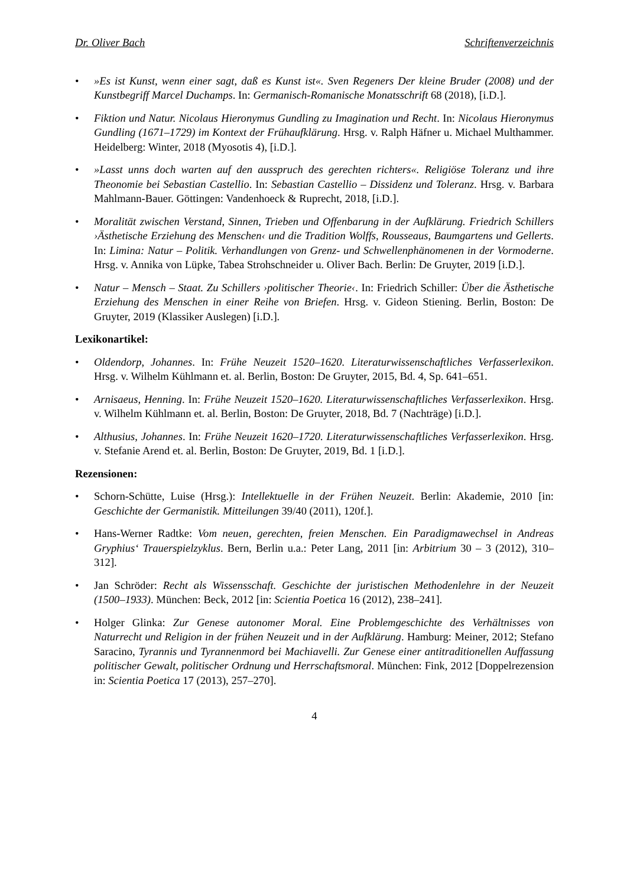Dr. Oliver Bach Schriftenverzeichnis
• »Es ist Kunst, wenn einer sagt, daß es Kunst ist«. Sven Regeners Der kleine Bruder (2008) und der Kunstbegriff Marcel Duchamps. In: Germanisch-Romanische Monatsschrift 68 (2018), [i.D.].
• Fiktion und Natur. Nicolaus Hieronymus Gundling zu Imagination und Recht. In: Nicolaus Hieronymus Gundling (1671–1729) im Kontext der Frühaufklärung. Hrsg. v. Ralph Häfner u. Michael Multhammer. Heidelberg: Winter, 2018 (Myosotis 4), [i.D.].
• »Lasst unns doch warten auf den ausspruch des gerechten richters«. Religiöse Toleranz und ihre Theonomie bei Sebastian Castellio. In: Sebastian Castellio – Dissidenz und Toleranz. Hrsg. v. Barbara Mahlmann-Bauer. Göttingen: Vandenhoeck & Ruprecht, 2018, [i.D.].
• Moralität zwischen Verstand, Sinnen, Trieben und Offenbarung in der Aufklärung. Friedrich Schillers ›Ästhetische Erziehung des Menschen‹ und die Tradition Wolffs, Rousseaus, Baumgartens und Gellerts. In: Limina: Natur – Politik. Verhandlungen von Grenz- und Schwellenphänomenen in der Vormoderne. Hrsg. v. Annika von Lüpke, Tabea Strohschneider u. Oliver Bach. Berlin: De Gruyter, 2019 [i.D.].
• Natur – Mensch – Staat. Zu Schillers ›politischer Theorie‹. In: Friedrich Schiller: Über die Ästhetische Erziehung des Menschen in einer Reihe von Briefen. Hrsg. v. Gideon Stiening. Berlin, Boston: De Gruyter, 2019 (Klassiker Auslegen) [i.D.].
Lexikonartikel:
• Oldendorp, Johannes. In: Frühe Neuzeit 1520–1620. Literaturwissenschaftliches Verfasserlexikon. Hrsg. v. Wilhelm Kühlmann et. al. Berlin, Boston: De Gruyter, 2015, Bd. 4, Sp. 641–651.
• Arnisaeus, Henning. In: Frühe Neuzeit 1520–1620. Literaturwissenschaftliches Verfasserlexikon. Hrsg. v. Wilhelm Kühlmann et. al. Berlin, Boston: De Gruyter, 2018, Bd. 7 (Nachträge) [i.D.].
• Althusius, Johannes. In: Frühe Neuzeit 1620–1720. Literaturwissenschaftliches Verfasserlexikon. Hrsg. v. Stefanie Arend et. al. Berlin, Boston: De Gruyter, 2019, Bd. 1 [i.D.].
Rezensionen:
• Schorn-Schütte, Luise (Hrsg.): Intellektuelle in der Frühen Neuzeit. Berlin: Akademie, 2010 [in: Geschichte der Germanistik. Mitteilungen 39/40 (2011), 120f.].
• Hans-Werner Radtke: Vom neuen, gerechten, freien Menschen. Ein Paradigmawechsel in Andreas Gryphius‘ Trauerspielzyklus. Bern, Berlin u.a.: Peter Lang, 2011 [in: Arbitrium 30 – 3 (2012), 310–312].
• Jan Schröder: Recht als Wissensschaft. Geschichte der juristischen Methodenlehre in der Neuzeit (1500–1933). München: Beck, 2012 [in: Scientia Poetica 16 (2012), 238–241].
• Holger Glinka: Zur Genese autonomer Moral. Eine Problemgeschichte des Verhältnisses von Naturrecht und Religion in der frühen Neuzeit und in der Aufklärung. Hamburg: Meiner, 2012; Stefano Saracino, Tyrannis und Tyrannenmord bei Machiavelli. Zur Genese einer antitraditionellen Auffassung politischer Gewalt, politischer Ordnung und Herrschaftsmoral. München: Fink, 2012 [Doppelrezension in: Scientia Poetica 17 (2013), 257–270].
4